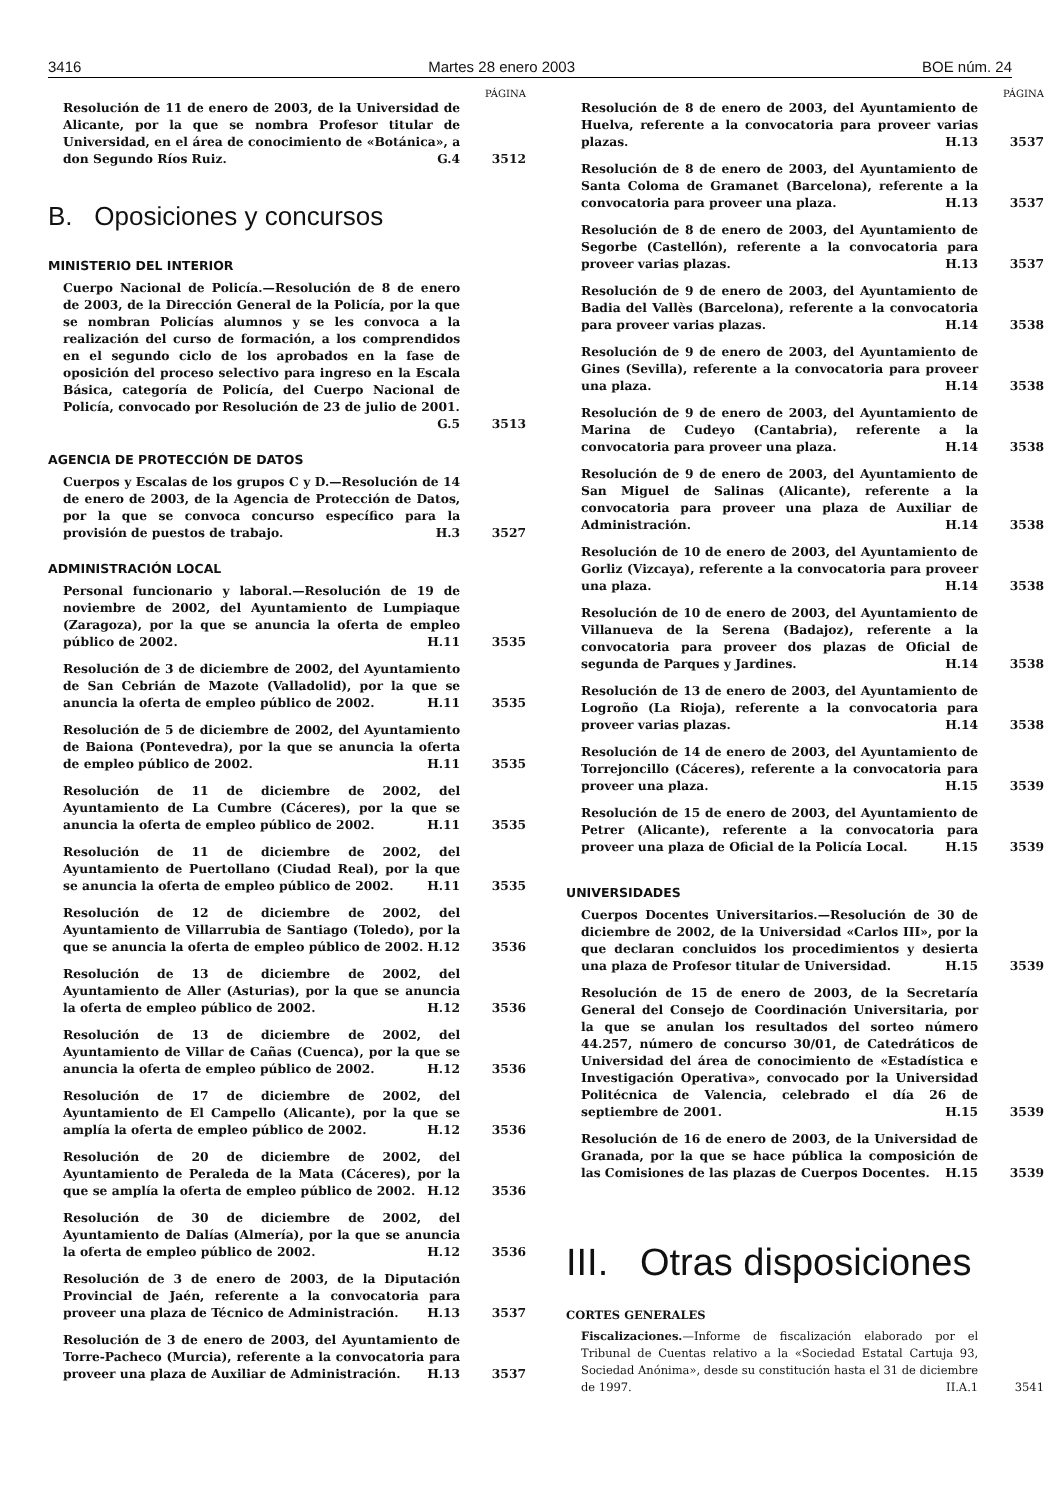3416 Martes 28 enero 2003 BOE núm. 24
PÁGINA
Resolución de 11 de enero de 2003, de la Universidad de Alicante, por la que se nombra Profesor titular de Universidad, en el área de conocimiento de «Botánica», a don Segundo Ríos Ruiz. G.4
3512
B. Oposiciones y concursos
MINISTERIO DEL INTERIOR
Cuerpo Nacional de Policía.—Resolución de 8 de enero de 2003, de la Dirección General de la Policía, por la que se nombran Policías alumnos y se les convoca a la realización del curso de formación, a los comprendidos en el segundo ciclo de los aprobados en la fase de oposición del proceso selectivo para ingreso en la Escala Básica, categoría de Policía, del Cuerpo Nacional de Policía, convocado por Resolución de 23 de julio de 2001. G.5
3513
AGENCIA DE PROTECCIÓN DE DATOS
Cuerpos y Escalas de los grupos C y D.—Resolución de 14 de enero de 2003, de la Agencia de Protección de Datos, por la que se convoca concurso específico para la provisión de puestos de trabajo. H.3
3527
ADMINISTRACIÓN LOCAL
Personal funcionario y laboral.—Resolución de 19 de noviembre de 2002, del Ayuntamiento de Lumpiaque (Zaragoza), por la que se anuncia la oferta de empleo público de 2002. H.11
3535
Resolución de 3 de diciembre de 2002, del Ayuntamiento de San Cebrián de Mazote (Valladolid), por la que se anuncia la oferta de empleo público de 2002. H.11
3535
Resolución de 5 de diciembre de 2002, del Ayuntamiento de Baiona (Pontevedra), por la que se anuncia la oferta de empleo público de 2002. H.11
3535
Resolución de 11 de diciembre de 2002, del Ayuntamiento de La Cumbre (Cáceres), por la que se anuncia la oferta de empleo público de 2002. H.11
3535
Resolución de 11 de diciembre de 2002, del Ayuntamiento de Puertollano (Ciudad Real), por la que se anuncia la oferta de empleo público de 2002. H.11
3535
Resolución de 12 de diciembre de 2002, del Ayuntamiento de Villarrubia de Santiago (Toledo), por la que se anuncia la oferta de empleo público de 2002. H.12
3536
Resolución de 13 de diciembre de 2002, del Ayuntamiento de Aller (Asturias), por la que se anuncia la oferta de empleo público de 2002. H.12
3536
Resolución de 13 de diciembre de 2002, del Ayuntamiento de Villar de Cañas (Cuenca), por la que se anuncia la oferta de empleo público de 2002. H.12
3536
Resolución de 17 de diciembre de 2002, del Ayuntamiento de El Campello (Alicante), por la que se amplía la oferta de empleo público de 2002. H.12
3536
Resolución de 20 de diciembre de 2002, del Ayuntamiento de Peraleda de la Mata (Cáceres), por la que se amplía la oferta de empleo público de 2002. H.12
3536
Resolución de 30 de diciembre de 2002, del Ayuntamiento de Dalías (Almería), por la que se anuncia la oferta de empleo público de 2002. H.12
3536
Resolución de 3 de enero de 2003, de la Diputación Provincial de Jaén, referente a la convocatoria para proveer una plaza de Técnico de Administración. H.13
3537
Resolución de 3 de enero de 2003, del Ayuntamiento de Torre-Pacheco (Murcia), referente a la convocatoria para proveer una plaza de Auxiliar de Administración. H.13
3537
PÁGINA
Resolución de 8 de enero de 2003, del Ayuntamiento de Huelva, referente a la convocatoria para proveer varias plazas. H.13
3537
Resolución de 8 de enero de 2003, del Ayuntamiento de Santa Coloma de Gramanet (Barcelona), referente a la convocatoria para proveer una plaza. H.13
3537
Resolución de 8 de enero de 2003, del Ayuntamiento de Segorbe (Castellón), referente a la convocatoria para proveer varias plazas. H.13
3537
Resolución de 9 de enero de 2003, del Ayuntamiento de Badia del Vallès (Barcelona), referente a la convocatoria para proveer varias plazas. H.14
3538
Resolución de 9 de enero de 2003, del Ayuntamiento de Gines (Sevilla), referente a la convocatoria para proveer una plaza. H.14
3538
Resolución de 9 de enero de 2003, del Ayuntamiento de Marina de Cudeyo (Cantabria), referente a la convocatoria para proveer una plaza. H.14
3538
Resolución de 9 de enero de 2003, del Ayuntamiento de San Miguel de Salinas (Alicante), referente a la convocatoria para proveer una plaza de Auxiliar de Administración. H.14
3538
Resolución de 10 de enero de 2003, del Ayuntamiento de Gorliz (Vizcaya), referente a la convocatoria para proveer una plaza. H.14
3538
Resolución de 10 de enero de 2003, del Ayuntamiento de Villanueva de la Serena (Badajoz), referente a la convocatoria para proveer dos plazas de Oficial de segunda de Parques y Jardines. H.14
3538
Resolución de 13 de enero de 2003, del Ayuntamiento de Logroño (La Rioja), referente a la convocatoria para proveer varias plazas. H.14
3538
Resolución de 14 de enero de 2003, del Ayuntamiento de Torrejoncillo (Cáceres), referente a la convocatoria para proveer una plaza. H.15
3539
Resolución de 15 de enero de 2003, del Ayuntamiento de Petrer (Alicante), referente a la convocatoria para proveer una plaza de Oficial de la Policía Local. H.15
3539
UNIVERSIDADES
Cuerpos Docentes Universitarios.—Resolución de 30 de diciembre de 2002, de la Universidad «Carlos III», por la que declaran concluidos los procedimientos y desierta una plaza de Profesor titular de Universidad. H.15
3539
Resolución de 15 de enero de 2003, de la Secretaría General del Consejo de Coordinación Universitaria, por la que se anulan los resultados del sorteo número 44.257, número de concurso 30/01, de Catedráticos de Universidad del área de conocimiento de «Estadística e Investigación Operativa», convocado por la Universidad Politécnica de Valencia, celebrado el día 26 de septiembre de 2001. H.15
3539
Resolución de 16 de enero de 2003, de la Universidad de Granada, por la que se hace pública la composición de las Comisiones de las plazas de Cuerpos Docentes. H.15
3539
III. Otras disposiciones
CORTES GENERALES
Fiscalizaciones.—Informe de fiscalización elaborado por el Tribunal de Cuentas relativo a la «Sociedad Estatal Cartuja 93, Sociedad Anónima», desde su constitución hasta el 31 de diciembre de 1997. II.A.1
3541